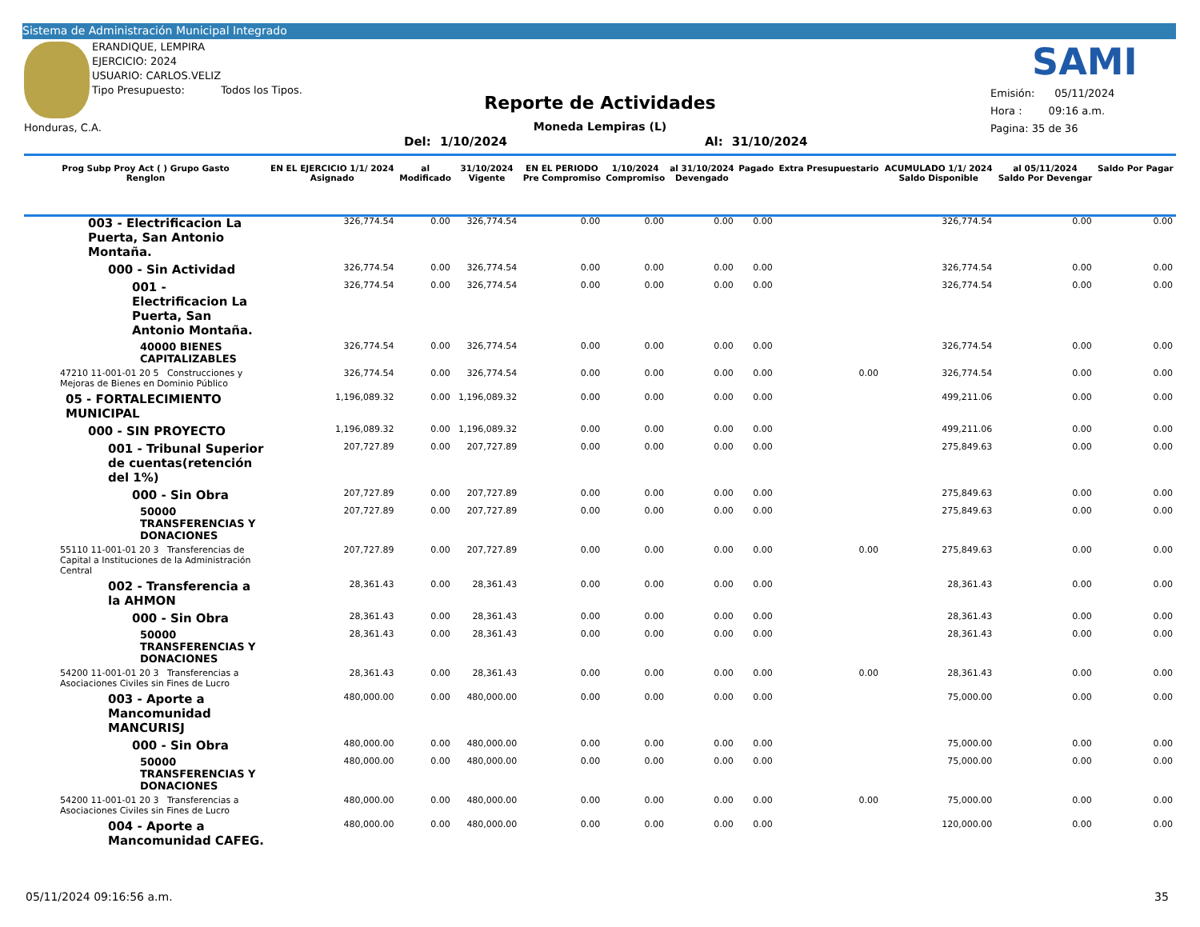Sistema de Administración Municipal Integrado
ERANDIQUE, LEMPIRA
EJERCICIO: 2024
USUARIO: CARLOS.VELIZ
Tipo Presupuesto: Todos los Tipos.
Honduras, C.A.
SAMI
Reporte de Actividades
Moneda Lempiras (L)
Del: 1/10/2024 Al: 31/10/2024
Emisión: 05/11/2024
Hora : 09:16 a.m.
Pagina: 35 de 36
| Prog Subp Proy Act ( ) Grupo Gasto Renglon | EN EL EJERCICIO 1/1/ 2024 Asignado | al Modificado | 31/10/2024 Vigente | EN EL PERIODO Pre Compromiso | 1/10/2024 Compromiso | al 31/10/2024 Devengado | Pagado | Extra Presupuestario | ACUMULADO 1/1/ 2024 Saldo Disponible | al 05/11/2024 Saldo Por Devengar | Saldo Por Pagar |
| --- | --- | --- | --- | --- | --- | --- | --- | --- | --- | --- | --- |
| 003 - Electrificacion La Puerta, San Antonio Montaña. | 326,774.54 | 0.00 | 326,774.54 | 0.00 | 0.00 | 0.00 | 0.00 | | 326,774.54 | 0.00 | 0.00 |
| 000 - Sin Actividad | 326,774.54 | 0.00 | 326,774.54 | 0.00 | 0.00 | 0.00 | 0.00 | | 326,774.54 | 0.00 | 0.00 |
| 001 - Electrificacion La Puerta, San Antonio Montaña. | 326,774.54 | 0.00 | 326,774.54 | 0.00 | 0.00 | 0.00 | 0.00 | | 326,774.54 | 0.00 | 0.00 |
| 40000 BIENES CAPITALIZABLES | 326,774.54 | 0.00 | 326,774.54 | 0.00 | 0.00 | 0.00 | 0.00 | | 326,774.54 | 0.00 | 0.00 |
| 47210 11-001-01 20 5 Construcciones y Mejoras de Bienes en Dominio Público | 326,774.54 | 0.00 | 326,774.54 | 0.00 | 0.00 | 0.00 | 0.00 | 0.00 | 326,774.54 | 0.00 | 0.00 |
| 05 - FORTALECIMIENTO MUNICIPAL | 1,196,089.32 | 0.00 | 1,196,089.32 | 0.00 | 0.00 | 0.00 | 0.00 | | 499,211.06 | 0.00 | 0.00 |
| 000 - SIN PROYECTO | 1,196,089.32 | 0.00 | 1,196,089.32 | 0.00 | 0.00 | 0.00 | 0.00 | | 499,211.06 | 0.00 | 0.00 |
| 001 - Tribunal Superior de cuentas(retención del 1%) | 207,727.89 | 0.00 | 207,727.89 | 0.00 | 0.00 | 0.00 | 0.00 | | 275,849.63 | 0.00 | 0.00 |
| 000 - Sin Obra | 207,727.89 | 0.00 | 207,727.89 | 0.00 | 0.00 | 0.00 | 0.00 | | 275,849.63 | 0.00 | 0.00 |
| 50000 TRANSFERENCIAS Y DONACIONES | 207,727.89 | 0.00 | 207,727.89 | 0.00 | 0.00 | 0.00 | 0.00 | | 275,849.63 | 0.00 | 0.00 |
| 55110 11-001-01 20 3 Transferencias de Capital a Instituciones de la Administración Central | 207,727.89 | 0.00 | 207,727.89 | 0.00 | 0.00 | 0.00 | 0.00 | 0.00 | 275,849.63 | 0.00 | 0.00 |
| 002 - Transferencia a la AHMON | 28,361.43 | 0.00 | 28,361.43 | 0.00 | 0.00 | 0.00 | 0.00 | | 28,361.43 | 0.00 | 0.00 |
| 000 - Sin Obra | 28,361.43 | 0.00 | 28,361.43 | 0.00 | 0.00 | 0.00 | 0.00 | | 28,361.43 | 0.00 | 0.00 |
| 50000 TRANSFERENCIAS Y DONACIONES | 28,361.43 | 0.00 | 28,361.43 | 0.00 | 0.00 | 0.00 | 0.00 | | 28,361.43 | 0.00 | 0.00 |
| 54200 11-001-01 20 3 Transferencias a Asociaciones Civiles sin Fines de Lucro | 28,361.43 | 0.00 | 28,361.43 | 0.00 | 0.00 | 0.00 | 0.00 | 0.00 | 28,361.43 | 0.00 | 0.00 |
| 003 - Aporte a Mancomunidad MANCURISJ | 480,000.00 | 0.00 | 480,000.00 | 0.00 | 0.00 | 0.00 | 0.00 | | 75,000.00 | 0.00 | 0.00 |
| 000 - Sin Obra | 480,000.00 | 0.00 | 480,000.00 | 0.00 | 0.00 | 0.00 | 0.00 | | 75,000.00 | 0.00 | 0.00 |
| 50000 TRANSFERENCIAS Y DONACIONES | 480,000.00 | 0.00 | 480,000.00 | 0.00 | 0.00 | 0.00 | 0.00 | | 75,000.00 | 0.00 | 0.00 |
| 54200 11-001-01 20 3 Transferencias a Asociaciones Civiles sin Fines de Lucro | 480,000.00 | 0.00 | 480,000.00 | 0.00 | 0.00 | 0.00 | 0.00 | 0.00 | 75,000.00 | 0.00 | 0.00 |
| 004 - Aporte a Mancomunidad CAFEG. | 480,000.00 | 0.00 | 480,000.00 | 0.00 | 0.00 | 0.00 | 0.00 | | 120,000.00 | 0.00 | 0.00 |
05/11/2024 09:16:56 a.m. 35